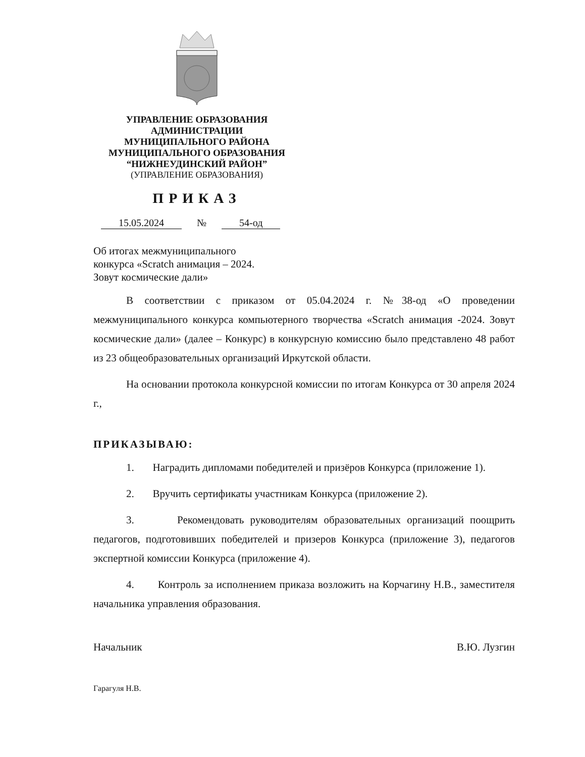УПРАВЛЕНИЕ ОБРАЗОВАНИЯ
АДМИНИСТРАЦИИ
МУНИЦИПАЛЬНОГО РАЙОНА
МУНИЦИПАЛЬНОГО ОБРАЗОВАНИЯ
“НИЖНЕУДИНСКИЙ РАЙОН”
(УПРАВЛЕНИЕ ОБРАЗОВАНИЯ)
ПРИКАЗ
15.05.2024 № 54-од
Об итогах межмуниципального
конкурса «Scratch анимация – 2024.
Зовут космические дали»
В соответствии с приказом от 05.04.2024 г. №38-од «О проведении межмуниципального конкурса компьютерного творчества «Scratch анимация -2024. Зовут космические дали» (далее – Конкурс) в конкурсную комиссию было представлено 48 работ из 23 общеобразовательных организаций Иркутской области.
На основании протокола конкурсной комиссии по итогам Конкурса от 30 апреля 2024 г.,
ПРИКАЗЫВАЮ:
1. Наградить дипломами победителей и призёров Конкурса (приложение 1).
2. Вручить сертификаты участникам Конкурса (приложение 2).
3. Рекомендовать руководителям образовательных организаций поощрить педагогов, подготовивших победителей и призеров Конкурса (приложение 3), педагогов экспертной комиссии Конкурса (приложение 4).
4. Контроль за исполнением приказа возложить на Корчагину Н.В., заместителя начальника управления образования.
Начальник В.Ю. Лузгин
Гарагуля Н.В.